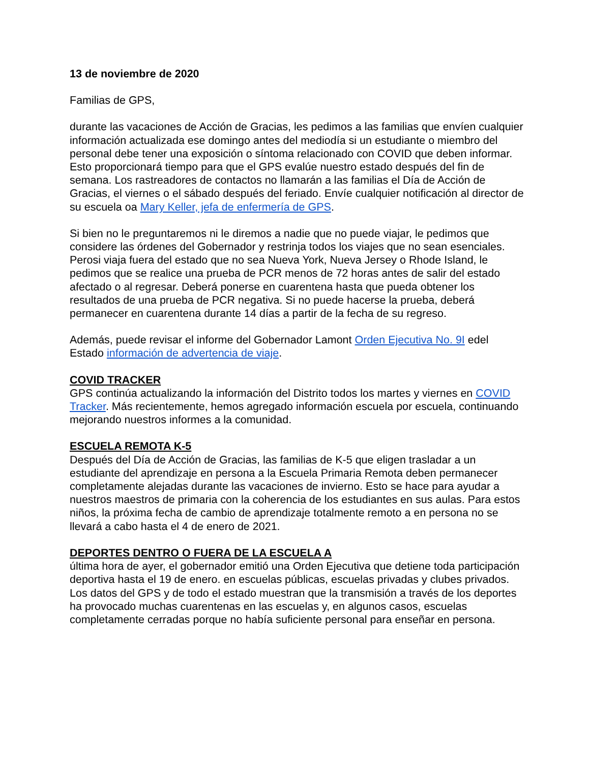13 de noviembre de 2020
Familias de GPS,
durante las vacaciones de Acción de Gracias, les pedimos a las familias que envíen cualquier información actualizada ese domingo antes del mediodía si un estudiante o miembro del personal debe tener una exposición o síntoma relacionado con COVID que deben informar. Esto proporcionará tiempo para que el GPS evalúe nuestro estado después del fin de semana. Los rastreadores de contactos no llamarán a las familias el Día de Acción de Gracias, el viernes o el sábado después del feriado. Envíe cualquier notificación al director de su escuela oa Mary Keller, jefa de enfermería de GPS.
Si bien no le preguntaremos ni le diremos a nadie que no puede viajar, le pedimos que considere las órdenes del Gobernador y restrinja todos los viajes que no sean esenciales. Perosi viaja fuera del estado que no sea Nueva York, Nueva Jersey o Rhode Island, le pedimos que se realice una prueba de PCR menos de 72 horas antes de salir del estado afectado o al regresar. Deberá ponerse en cuarentena hasta que pueda obtener los resultados de una prueba de PCR negativa. Si no puede hacerse la prueba, deberá permanecer en cuarentena durante 14 días a partir de la fecha de su regreso.
Además, puede revisar el informe del Gobernador Lamont Orden Ejecutiva No. 9I edel Estado información de advertencia de viaje.
COVID TRACKER
GPS continúa actualizando la información del Distrito todos los martes y viernes en COVID Tracker. Más recientemente, hemos agregado información escuela por escuela, continuando mejorando nuestros informes a la comunidad.
ESCUELA REMOTA K-5
Después del Día de Acción de Gracias, las familias de K-5 que eligen trasladar a un estudiante del aprendizaje en persona a la Escuela Primaria Remota deben permanecer completamente alejadas durante las vacaciones de invierno. Esto se hace para ayudar a nuestros maestros de primaria con la coherencia de los estudiantes en sus aulas. Para estos niños, la próxima fecha de cambio de aprendizaje totalmente remoto a en persona no se llevará a cabo hasta el 4 de enero de 2021.
DEPORTES DENTRO O FUERA DE LA ESCUELA A
última hora de ayer, el gobernador emitió una Orden Ejecutiva que detiene toda participación deportiva hasta el 19 de enero. en escuelas públicas, escuelas privadas y clubes privados. Los datos del GPS y de todo el estado muestran que la transmisión a través de los deportes ha provocado muchas cuarentenas en las escuelas y, en algunos casos, escuelas completamente cerradas porque no había suficiente personal para enseñar en persona.